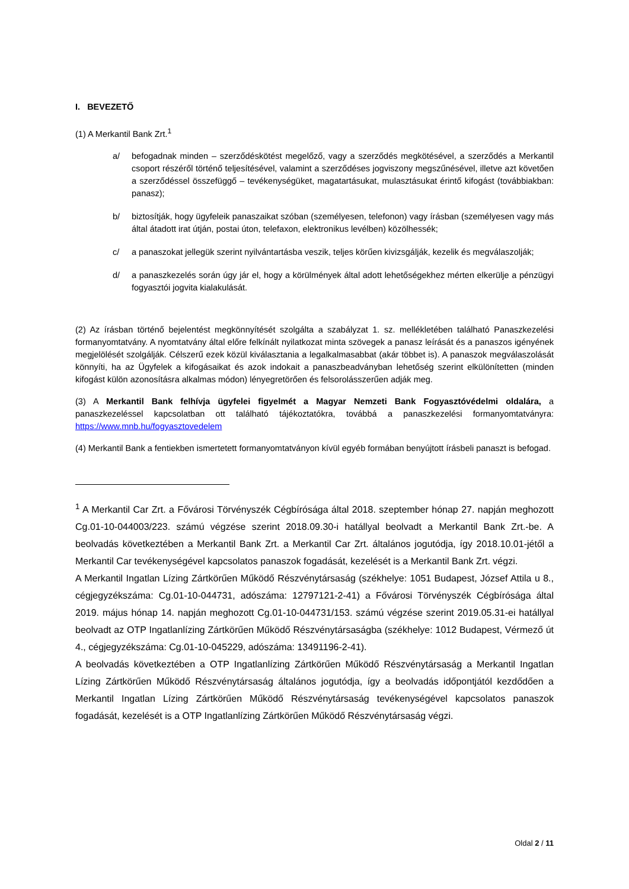I. BEVEZETŐ
(1) A Merkantil Bank Zrt.<sup>1</sup>
a/ befogadnak minden – szerződéskötést megelőző, vagy a szerződés megkötésével, a szerződés a Merkantil csoport részéről történő teljesítésével, valamint a szerződéses jogviszony megszűnésével, illetve azt követően a szerződéssel összefüggő – tevékenységüket, magatartásukat, mulasztásukat érintő kifogást (továbbiakban: panasz);
b/ biztosítják, hogy ügyfeleik panaszaikat szóban (személyesen, telefonon) vagy írásban (személyesen vagy más által átadott irat útján, postai úton, telefaxon, elektronikus levélben) közölhessék;
c/ a panaszokat jellegük szerint nyilvántartásba veszik, teljes körűen kivizsgálják, kezelik és megválaszolják;
d/ a panaszkezelés során úgy jár el, hogy a körülmények által adott lehetőségekhez mérten elkerülje a pénzügyi fogyasztói jogvita kialakulását.
(2) Az írásban történő bejelentést megkönnyítését szolgálta a szabályzat 1. sz. mellékletében található Panaszkezelési formanyomtatvány. A nyomtatvány által előre felkínált nyilatkozat minta szövegek a panasz leírását és a panaszos igényének megjelölését szolgálják. Célszerű ezek közül kiválasztania a legalkalmasabbat (akár többet is). A panaszok megválaszolását könnyíti, ha az Ügyfelek a kifogásaikat és azok indokait a panaszbeadványban lehetőség szerint elkülönítetten (minden kifogást külön azonosításra alkalmas módon) lényegretörően és felsorolásszerűen adják meg.
(3) A Merkantil Bank felhívja ügyfelei figyelmét a Magyar Nemzeti Bank Fogyasztóvédelmi oldalára, a panaszkezeléssel kapcsolatban ott található tájékoztatókra, továbbá a panaszkezelési formanyomtatványra: https://www.mnb.hu/fogyasztovedelem
(4) Merkantil Bank a fentiekben ismertetett formanyomtatványon kívül egyéb formában benyújtott írásbeli panaszt is befogad.
<sup>1</sup> A Merkantil Car Zrt. a Fővárosi Törvényszék Cégbírósága által 2018. szeptember hónap 27. napján meghozott Cg.01-10-044003/223. számú végzése szerint 2018.09.30-i hatállyal beolvadt a Merkantil Bank Zrt.-be. A beolvadás következtében a Merkantil Bank Zrt. a Merkantil Car Zrt. általános jogutódja, így 2018.10.01-jétől a Merkantil Car tevékenységével kapcsolatos panaszok fogadását, kezelését is a Merkantil Bank Zrt. végzi.
A Merkantil Ingatlan Lízing Zártkörűen Működő Részvénytársaság (székhelye: 1051 Budapest, József Attila u 8., cégjegyzékszáma: Cg.01-10-044731, adószáma: 12797121-2-41) a Fővárosi Törvényszék Cégbírósága által 2019. május hónap 14. napján meghozott Cg.01-10-044731/153. számú végzése szerint 2019.05.31-ei hatállyal beolvadt az OTP Ingatlanlízing Zártkörűen Működő Részvénytársaságba (székhelye: 1012 Budapest, Vérmező út 4., cégjegyzékszáma: Cg.01-10-045229, adószáma: 13491196-2-41).
A beolvadás következtében a OTP Ingatlanlízing Zártkörűen Működő Részvénytársaság a Merkantil Ingatlan Lízing Zártkörűen Működő Részvénytársaság általános jogutódja, így a beolvadás időpontjától kezdődően a Merkantil Ingatlan Lízing Zártkörűen Működő Részvénytársaság tevékenységével kapcsolatos panaszok fogadását, kezelését is a OTP Ingatlanlízing Zártkörűen Működő Részvénytársaság végzi.
Oldal 2 / 11